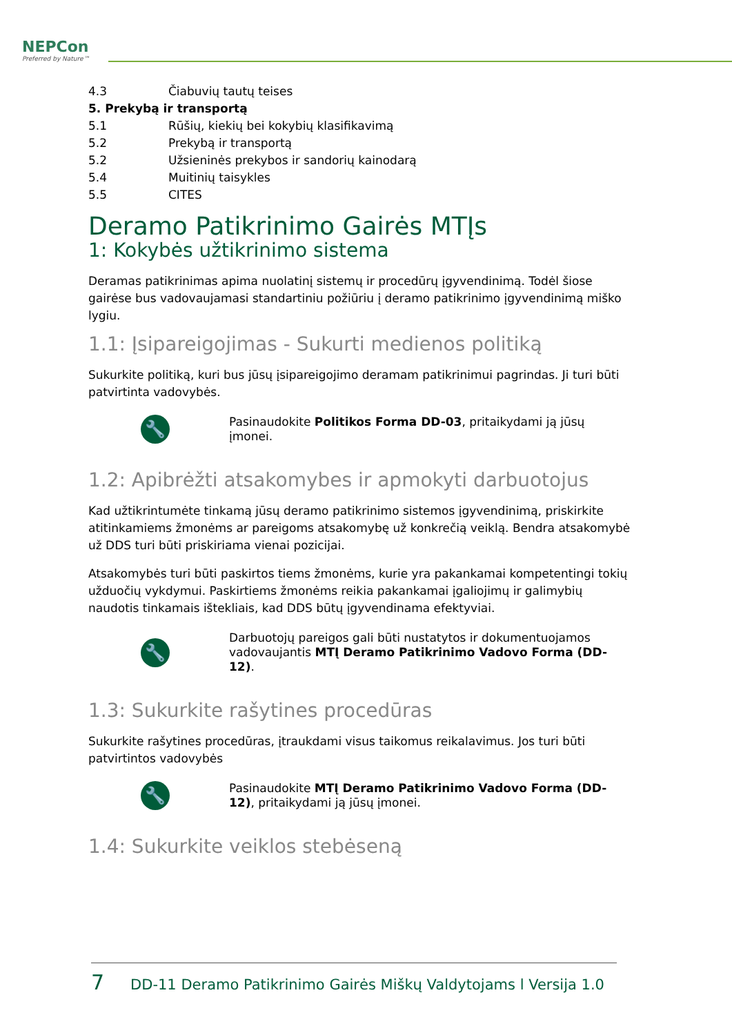NEPCon
Preferred by Nature™
4.3 Čiabuvių tautų teises
5. Prekybą ir transportą
5.1 Rūšių, kiekių bei kokybių klasifikavimą
5.2 Prekybą ir transportą
5.2 Užsieninės prekybos ir sandorių kainodarą
5.4 Muitinių taisykles
5.5 CITES
Deramo Patikrinimo Gairės MTĮs
1: Kokybės užtikrinimo sistema
Deramas patikrinimas apima nuolatinį sistemų ir procedūrų įgyvendinimą. Todėl šiose gairėse bus vadovaujamasi standartiniu požiūriu į deramo patikrinimo įgyvendinimą miško lygiu.
1.1: Įsipareigojimas - Sukurti medienos politiką
Sukurkite politiką, kuri bus jūsų įsipareigojimo deramam patikrinimui pagrindas. Ji turi būti patvirtinta vadovybės.
🔧
Pasinaudokite Politikos Forma DD-03, pritaikydami ją jūsų įmonei.
1.2: Apibrėžti atsakomybes ir apmokyti darbuotojus
Kad užtikrintumėte tinkamą jūsų deramo patikrinimo sistemos įgyvendinimą, priskirkite atitinkamiems žmonėms ar pareigoms atsakomybę už konkrečią veiklą. Bendra atsakomybė už DDS turi būti priskiriama vienai pozicijai.
Atsakomybės turi būti paskirtos tiems žmonėms, kurie yra pakankamai kompetentingi tokių užduočių vykdymui. Paskirtiems žmonėms reikia pakankamai įgaliojimų ir galimybių naudotis tinkamais ištekliais, kad DDS būtų įgyvendinama efektyviai.
🔧
Darbuotojų pareigos gali būti nustatytos ir dokumentuojamos vadovaujantis MTĮ Deramo Patikrinimo Vadovo Forma (DD-12).
1.3: Sukurkite rašytines procedūras
Sukurkite rašytines procedūras, įtraukdami visus taikomus reikalavimus. Jos turi būti patvirtintos vadovybės
🔧
Pasinaudokite MTĮ Deramo Patikrinimo Vadovo Forma (DD-12), pritaikydami ją jūsų įmonei.
1.4: Sukurkite veiklos stebėseną
7 DD-11 Deramo Patikrinimo Gairės Miškų Valdytojams l Versija 1.0